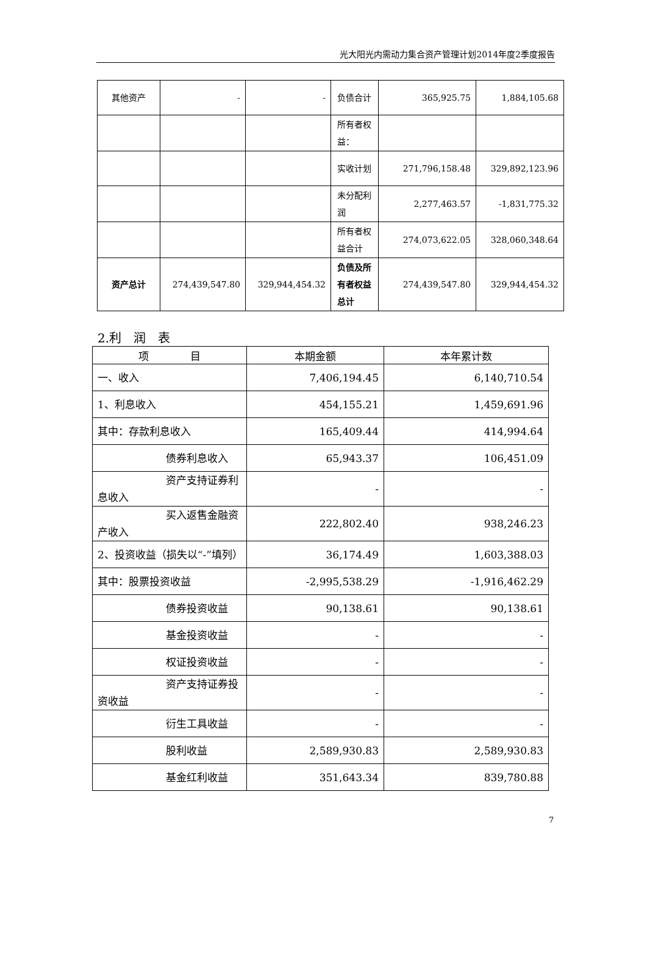光大阳光内需动力集合资产管理计划2014年度2季度报告
| 其他资产 | - | - | 负债合计 | 365,925.75 | 1,884,105.68 |
| | | | 所有者权益： | | |
| | | | 实收计划 | 271,796,158.48 | 329,892,123.96 |
| | | | 未分配利润 | 2,277,463.57 | -1,831,775.32 |
| | | | 所有者权益合计 | 274,073,622.05 | 328,060,348.64 |
| 资产总计 | 274,439,547.80 | 329,944,454.32 | 负债及所有者权益总计 | 274,439,547.80 | 329,944,454.32 |
2.利　润　表
| 项 目 | 本期金额 | 本年累计数 |
| --- | --- | --- |
| 一、收入 | 7,406,194.45 | 6,140,710.54 |
| 1、利息收入 | 454,155.21 | 1,459,691.96 |
| 其中：存款利息收入 | 165,409.44 | 414,994.64 |
| 债券利息收入 | 65,943.37 | 106,451.09 |
| 资产支持证券利 息收入 | - | - |
| 买入返售金融资 产收入 | 222,802.40 | 938,246.23 |
| 2、投资收益（损失以“-”填列） | 36,174.49 | 1,603,388.03 |
| 其中：股票投资收益 | -2,995,538.29 | -1,916,462.29 |
| 债券投资收益 | 90,138.61 | 90,138.61 |
| 基金投资收益 | - | - |
| 权证投资收益 | - | - |
| 资产支持证券投 资收益 | - | - |
| 衍生工具收益 | - | - |
| 股利收益 | 2,589,930.83 | 2,589,930.83 |
| 基金红利收益 | 351,643.34 | 839,780.88 |
7